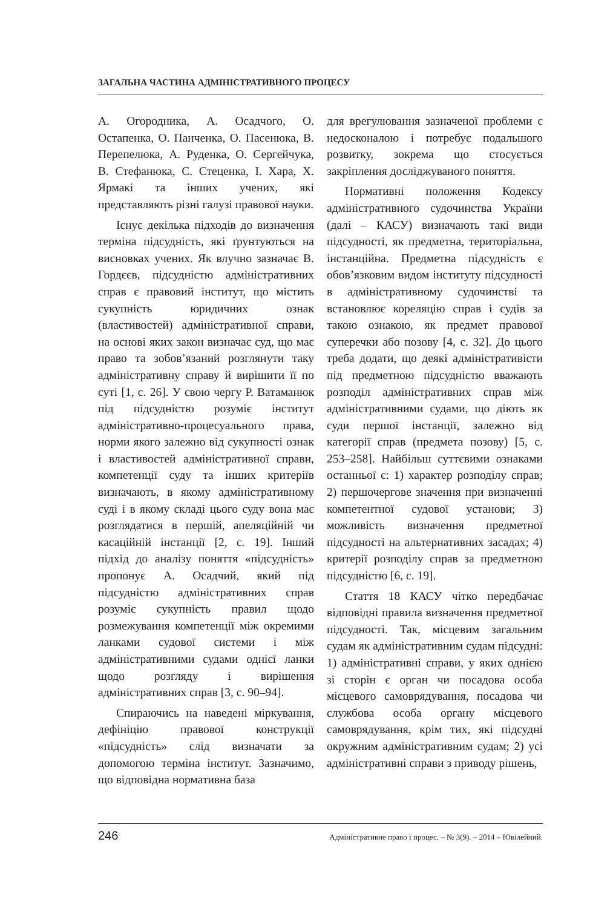ЗАГАЛЬНА ЧАСТИНА АДМІНІСТРАТИВНОГО ПРОЦЕСУ
А. Огородника, А. Осадчого, О. Остапенка, О. Панченка, О. Пасенюка, В. Перепелюка, А. Руденка, О. Сергейчука, В. Стефанюка, С. Стеценка, І. Хара, Х. Ярмакі та інших учених, які представляють різні галузі правової науки.
Існує декілька підходів до визначення терміна підсудність, які ґрунтуються на висновках учених. Як влучно зазначає В. Гордєєв, підсудністю адміністративних справ є правовий інститут, що містить сукупність юридичних ознак (властивостей) адміністративної справи, на основі яких закон визначає суд, що має право та зобов’язаний розглянути таку адміністративну справу й вирішити її по суті [1, с. 26]. У свою чергу Р. Ватаманюк під підсудністю розуміє інститут адміністративно-процесуального права, норми якого залежно від сукупності ознак і властивостей адміністративної справи, компетенції суду та інших критеріїв визначають, в якому адміністративному суді і в якому складі цього суду вона має розглядатися в першій, апеляційній чи касаційній інстанції [2, с. 19]. Інший підхід до аналізу поняття «підсудність» пропонує А. Осадчий, який під підсудністю адміністративних справ розуміє сукупність правил щодо розмежування компетенції між окремими ланками судової системи і між адміністративними судами однієї ланки щодо розгляду і вирішення адміністративних справ [3, с. 90–94].
Спираючись на наведені міркування, дефініцію правової конструкції «підсудність» слід визначати за допомогою терміна інститут. Зазначимо, що відповідна нормативна база
для врегулювання зазначеної проблеми є недосконалою і потребує подальшого розвитку, зокрема що стосується закріплення досліджуваного поняття.
Нормативні положення Кодексу адміністративного судочинства України (далі – КАСУ) визначають такі види підсудності, як предметна, територіальна, інстанційна. Предметна підсудність є обов’язковим видом інституту підсудності в адміністративному судочинстві та встановлює кореляцію справ і судів за такою ознакою, як предмет правової суперечки або позову [4, с. 32]. До цього треба додати, що деякі адміністративісти під предметною підсудністю вважають розподіл адміністративних справ між адміністративними судами, що діють як суди першої інстанції, залежно від категорії справ (предмета позову) [5, с. 253–258]. Найбільш суттєвими ознаками останньої є: 1) характер розподілу справ; 2) першочергове значення при визначенні компетентної судової установи; 3) можливість визначення предметної підсудності на альтернативних засадах; 4) критерії розподілу справ за предметною підсудністю [6, с. 19].
Стаття 18 КАСУ чітко передбачає відповідні правила визначення предметної підсудності. Так, місцевим загальним судам як адміністративним судам підсудні: 1) адміністративні справи, у яких однією зі сторін є орган чи посадова особа місцевого самоврядування, посадова чи службова особа органу місцевого самоврядування, крім тих, які підсудні окружним адміністративним судам; 2) усі адміністративні справи з приводу рішень,
246 Адміністративне право і процес. – № 3(9). – 2014 – Ювілейний.